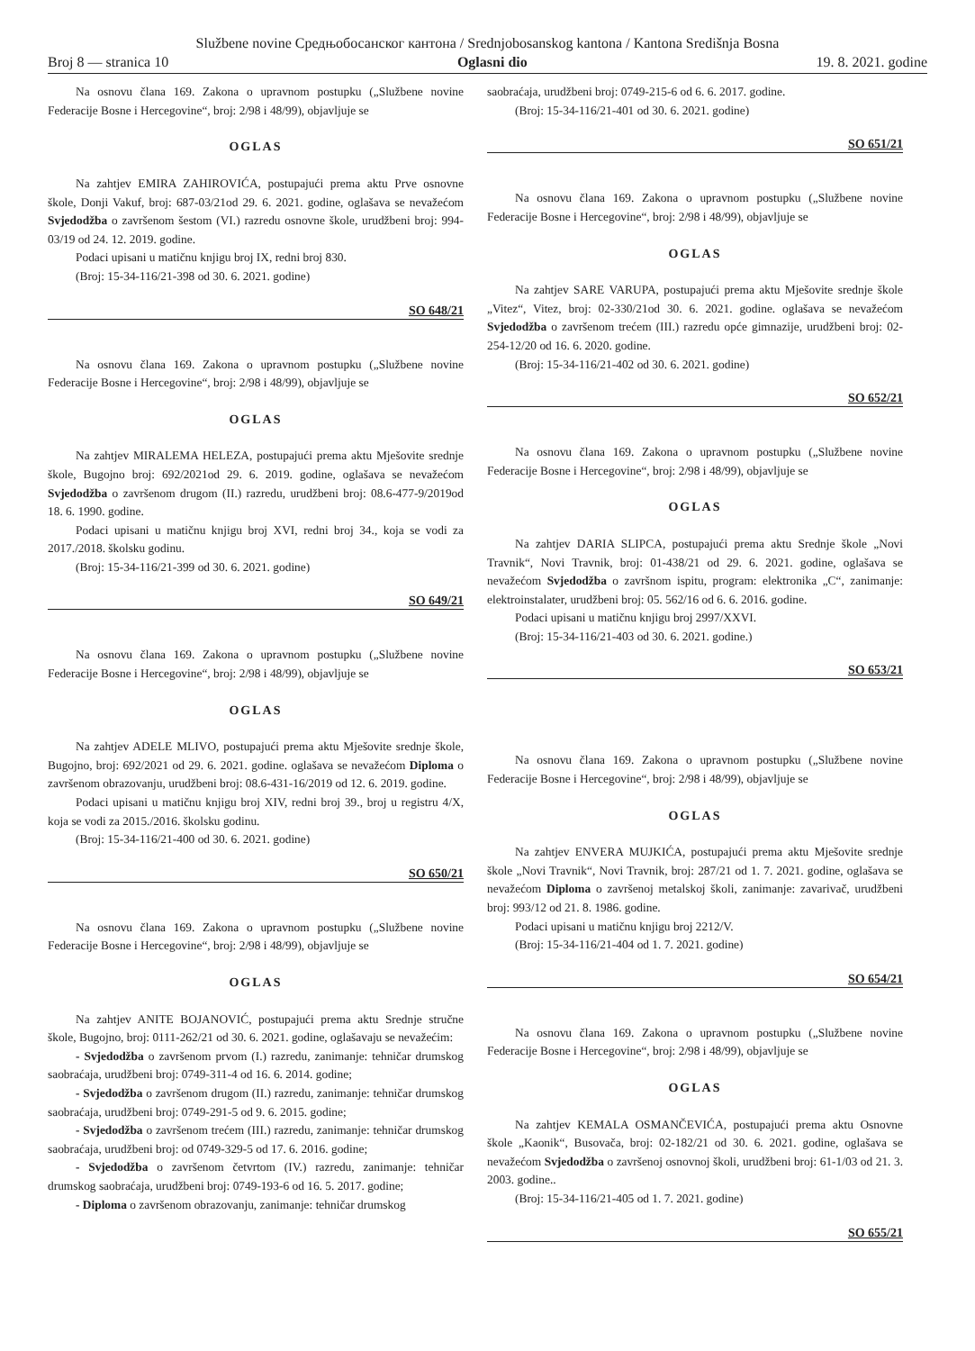Službene novine Средњобосанског кантона / Srednjobosanskog kantona / Kantona Središnja Bosna
Broj 8 — stranica 10 Oglasni dio 19. 8. 2021. godine
Na osnovu člana 169. Zakona o upravnom postupku („Službene novine Federacije Bosne i Hercegovine“, broj: 2/98 i 48/99), objavljuje se
OGLAS
Na zahtjev EMIRA ZAHIROVIĆA, postupajući prema aktu Prve osnovne škole, Donji Vakuf, broj: 687-03/21od 29. 6. 2021. godine, oglašava se nevažećom Svjedodžba o završenom šestom (VI.) razredu osnovne škole, urudžbeni broj: 994-03/19 od 24. 12. 2019. godine.
Podaci upisani u matičnu knjigu broj IX, redni broj 830.
(Broj: 15-34-116/21-398 od 30. 6. 2021. godine)
SO 648/21
Na osnovu člana 169. Zakona o upravnom postupku („Službene novine Federacije Bosne i Hercegovine“, broj: 2/98 i 48/99), objavljuje se
OGLAS
Na zahtjev MIRALEMA HELEZA, postupajući prema aktu Mješovite srednje škole, Bugojno broj: 692/2021od 29. 6. 2019. godine, oglašava se nevažećom Svjedodžba o završenom drugom (II.) razredu, urudžbeni broj: 08.6-477-9/2019od 18. 6. 1990. godine.
Podaci upisani u matičnu knjigu broj XVI, redni broj 34., koja se vodi za 2017./2018. školsku godinu.
(Broj: 15-34-116/21-399 od 30. 6. 2021. godine)
SO 649/21
Na osnovu člana 169. Zakona o upravnom postupku („Službene novine Federacije Bosne i Hercegovine“, broj: 2/98 i 48/99), objavljuje se
OGLAS
Na zahtjev ADELE MLIVO, postupajući prema aktu Mješovite srednje škole, Bugojno, broj: 692/2021 od 29. 6. 2021. godine. oglašava se nevažećom Diploma o završenom obrazovanju, urudžbeni broj: 08.6-431-16/2019 od 12. 6. 2019. godine.
Podaci upisani u matičnu knjigu broj XIV, redni broj 39., broj u registru 4/X, koja se vodi za 2015./2016. školsku godinu.
(Broj: 15-34-116/21-400 od 30. 6. 2021. godine)
SO 650/21
Na osnovu člana 169. Zakona o upravnom postupku („Službene novine Federacije Bosne i Hercegovine“, broj: 2/98 i 48/99), objavljuje se
OGLAS
Na zahtjev ANITE BOJANOVIĆ, postupajući prema aktu Srednje stručne škole, Bugojno, broj: 0111-262/21 od 30. 6. 2021. godine, oglašavaju se nevažećim:
- Svjedodžba o završenom prvom (I.) razredu, zanimanje: tehničar drumskog saobraćaja, urudžbeni broj: 0749-311-4 od 16. 6. 2014. godine;
- Svjedodžba o završenom drugom (II.) razredu, zanimanje: tehničar drumskog saobraćaja, urudžbeni broj: 0749-291-5 od 9. 6. 2015. godine;
- Svjedodžba o završenom trećem (III.) razredu, zanimanje: tehničar drumskog saobraćaja, urudžbeni broj: od 0749-329-5 od 17. 6. 2016. godine;
- Svjedodžba o završenom četvrtom (IV.) razredu, zanimanje: tehničar drumskog saobraćaja, urudžbeni broj: 0749-193-6 od 16. 5. 2017. godine;
- Diploma o završenom obrazovanju, zanimanje: tehničar drumskog
saobraćaja, urudžbeni broj: 0749-215-6 od 6. 6. 2017. godine.
(Broj: 15-34-116/21-401 od 30. 6. 2021. godine)
SO 651/21
Na osnovu člana 169. Zakona o upravnom postupku („Službene novine Federacije Bosne i Hercegovine“, broj: 2/98 i 48/99), objavljuje se
OGLAS
Na zahtjev SARE VARUPA, postupajući prema aktu Mješovite srednje škole „Vitez“, Vitez, broj: 02-330/21od 30. 6. 2021. godine. oglašava se nevažećom Svjedodžba o završenom trećem (III.) razredu opće gimnazije, urudžbeni broj: 02-254-12/20 od 16. 6. 2020. godine.
(Broj: 15-34-116/21-402 od 30. 6. 2021. godine)
SO 652/21
Na osnovu člana 169. Zakona o upravnom postupku („Službene novine Federacije Bosne i Hercegovine“, broj: 2/98 i 48/99), objavljuje se
OGLAS
Na zahtjev DARIA SLIPCA, postupajući prema aktu Srednje škole „Novi Travnik“, Novi Travnik, broj: 01-438/21 od 29. 6. 2021. godine, oglašava se nevažećom Svjedodžba o završnom ispitu, program: elektronika „C“, zanimanje: elektroinstalater, urudžbeni broj: 05. 562/16 od 6. 6. 2016. godine.
Podaci upisani u matičnu knjigu broj 2997/XXVI.
(Broj: 15-34-116/21-403 od 30. 6. 2021. godine.)
SO 653/21
Na osnovu člana 169. Zakona o upravnom postupku („Službene novine Federacije Bosne i Hercegovine“, broj: 2/98 i 48/99), objavljuje se
OGLAS
Na zahtjev ENVERA MUJKIĆA, postupajući prema aktu Mješovite srednje škole „Novi Travnik“, Novi Travnik, broj: 287/21 od 1. 7. 2021. godine, oglašava se nevažećom Diploma o završenoj metalskoj školi, zanimanje: zavarivač, urudžbeni broj: 993/12 od 21. 8. 1986. godine.
Podaci upisani u matičnu knjigu broj 2212/V.
(Broj: 15-34-116/21-404 od 1. 7. 2021. godine)
SO 654/21
Na osnovu člana 169. Zakona o upravnom postupku („Službene novine Federacije Bosne i Hercegovine“, broj: 2/98 i 48/99), objavljuje se
OGLAS
Na zahtjev KEMALA OSMANČEVIĆA, postupajući prema aktu Osnovne škole „Kaonik“, Busovača, broj: 02-182/21 od 30. 6. 2021. godine, oglašava se nevažećom Svjedodžba o završenoj osnovnoj školi, urudžbeni broj: 61-1/03 od 21. 3. 2003. godine..
(Broj: 15-34-116/21-405 od 1. 7. 2021. godine)
SO 655/21